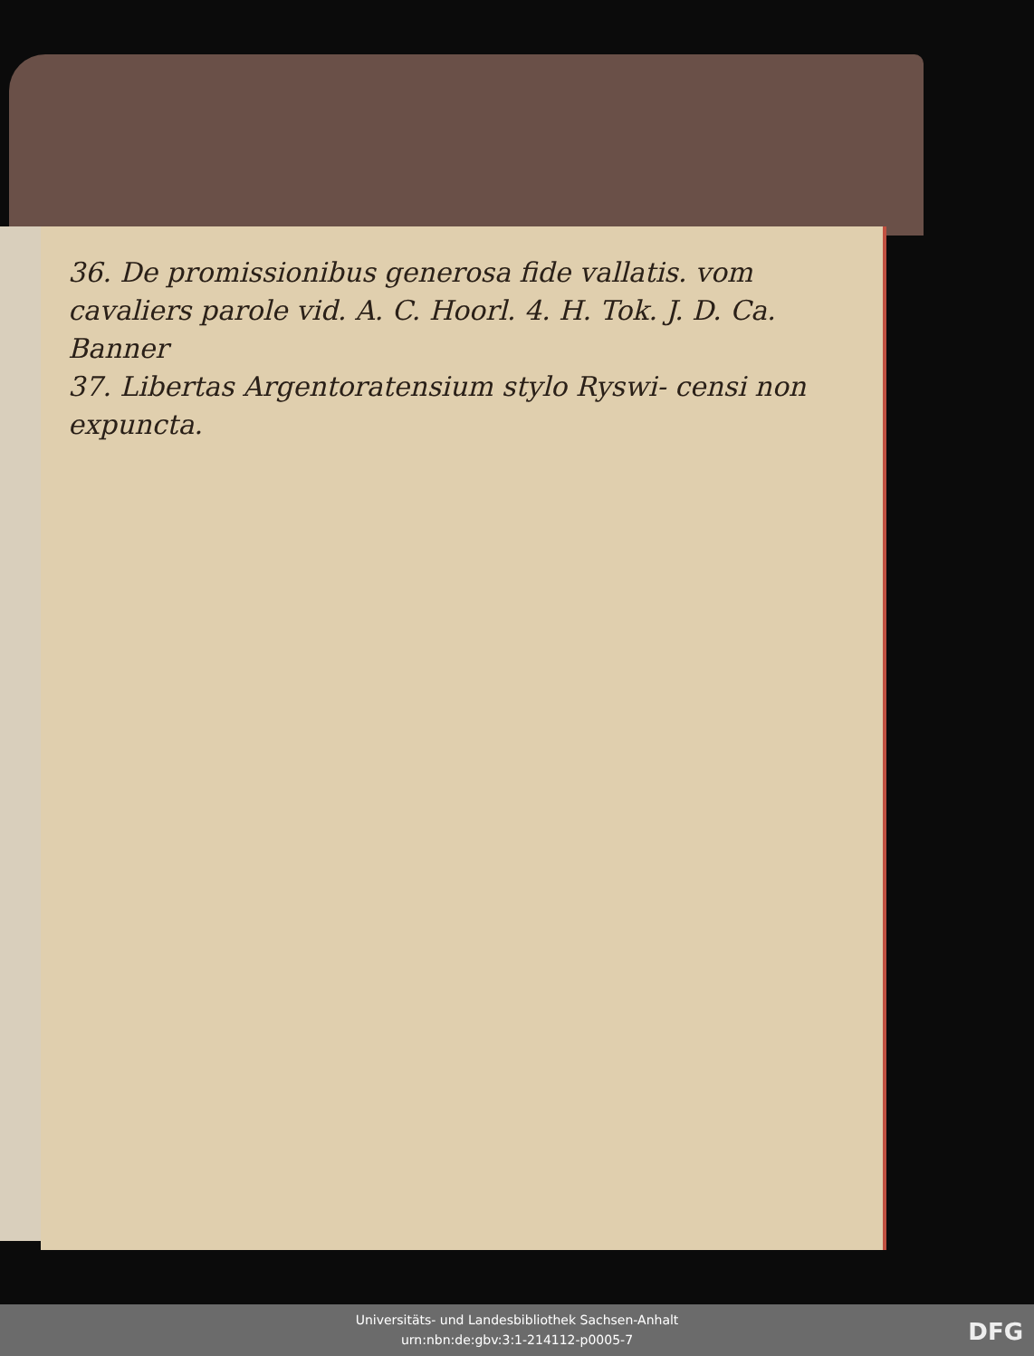36. De promissionibus generosa fide vallatis. vom cavaliers parole vid. A. C. Hoorl. 4. H. Tok. J. D. Ca. Banner
37. Libertas Argentoratensium stylo Ryswi- censi non expuncta.
Universitäts- und Landesbibliothek Sachsen-Anhalt
urn:nbn:de:gbv:3:1-214112-p0005-7
DFG